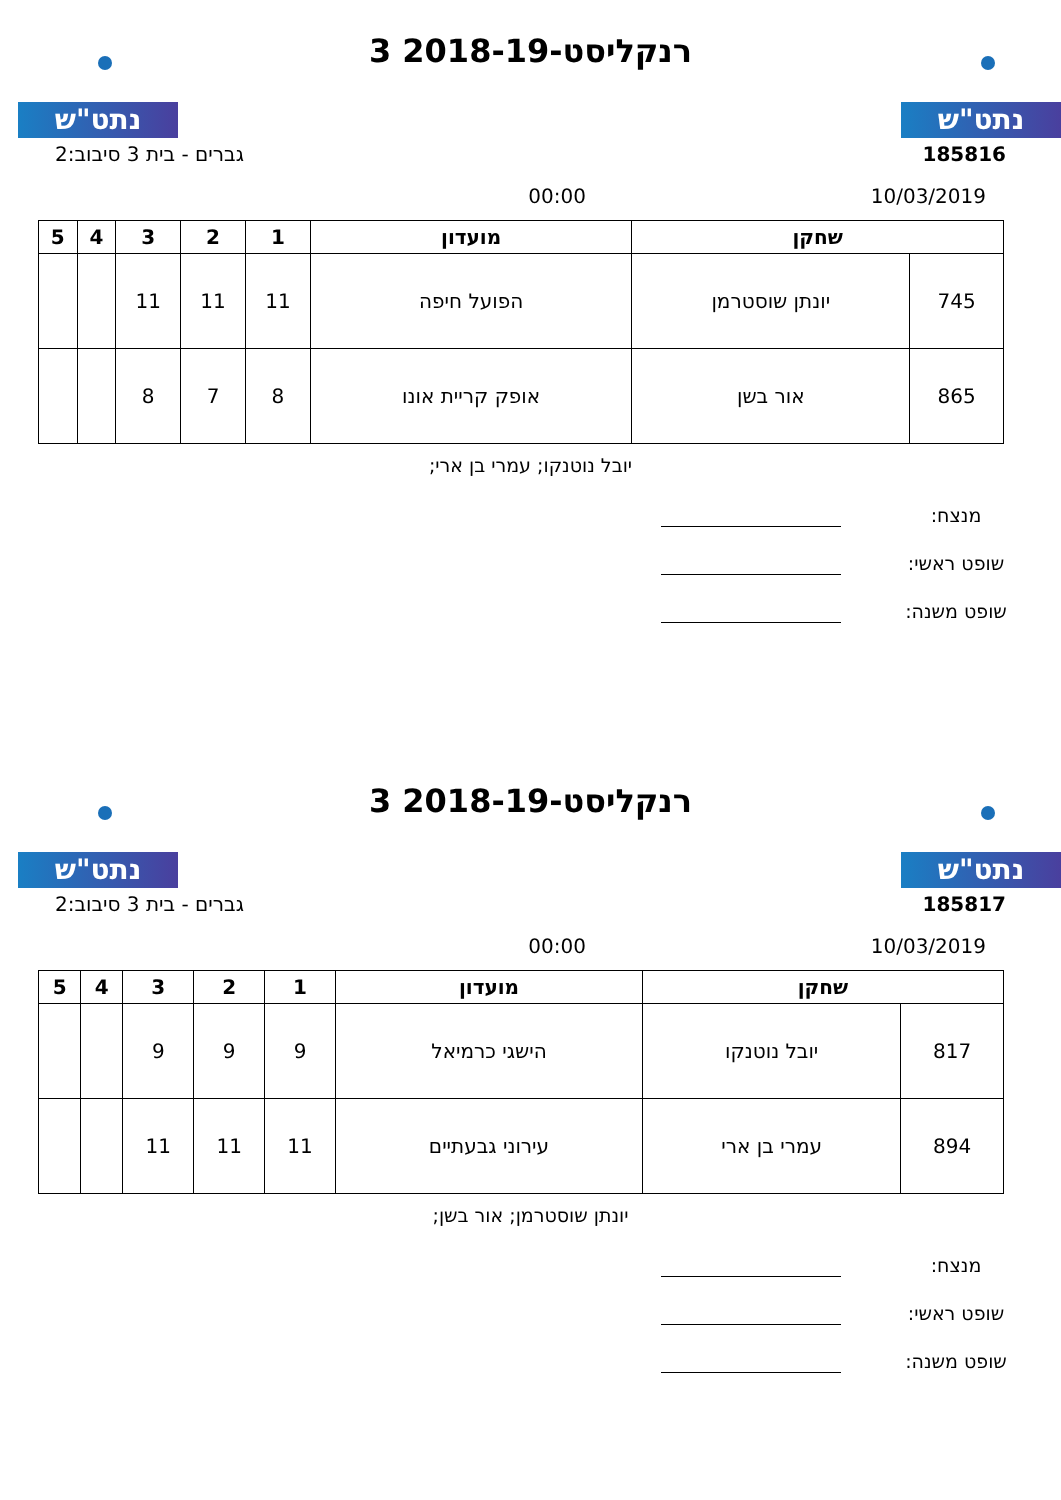נתט"ש נתט"ש
רנקליסט-2018-19 3
185816 גברים - בית 3 סיבוב:2
10/03/2019 00:00
| שחקן | | מועדון | 1 | 2 | 3 | 4 | 5 |
| --- | --- | --- | --- | --- | --- | --- | --- |
| 745 | יונתן שוסטרמן | הפועל חיפה | 11 | 11 | 11 | | |
| 865 | אור בשן | אופק קריית אונו | 8 | 7 | 8 | | |
יובל נוטנקו; עמרי בן ארי;
מנצח:
שופט ראשי:
שופט משנה:
נתט"ש נתט"ש
רנקליסט-2018-19 3
185817 גברים - בית 3 סיבוב:2
10/03/2019 00:00
| שחקן | | מועדון | 1 | 2 | 3 | 4 | 5 |
| --- | --- | --- | --- | --- | --- | --- | --- |
| 817 | יובל נוטנקו | הישגי כרמיאל | 9 | 9 | 9 | | |
| 894 | עמרי בן ארי | עירוני גבעתיים | 11 | 11 | 11 | | |
יונתן שוסטרמן; אור בשן;
מנצח:
שופט ראשי:
שופט משנה: